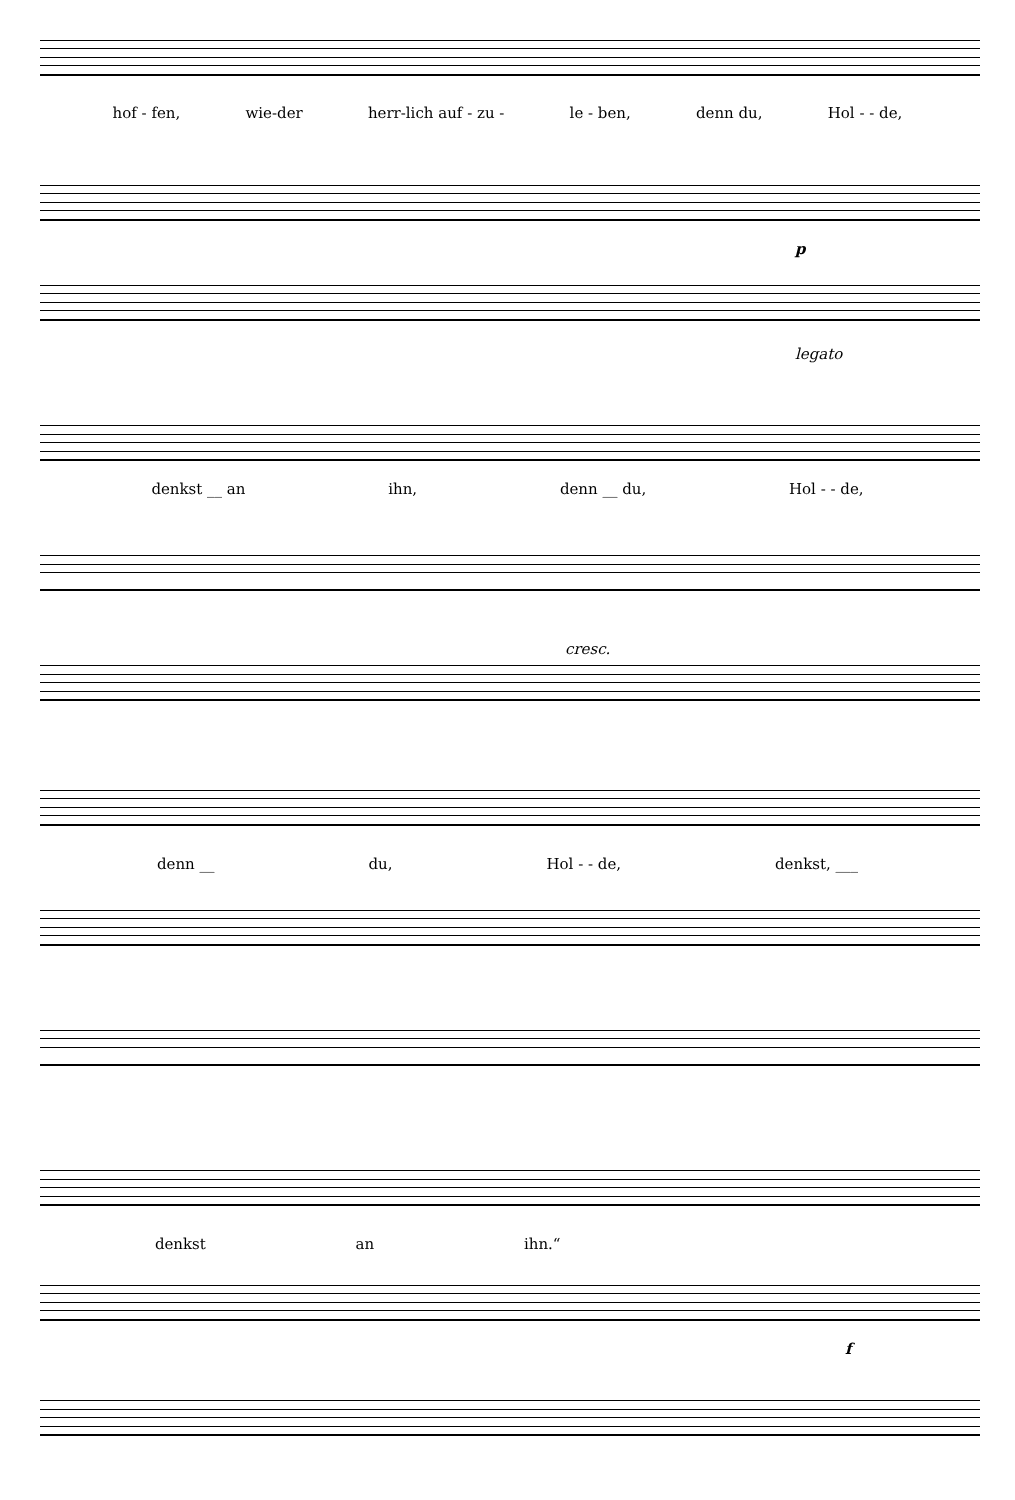hof - fen, wie-der herr-lich auf - zu - le - ben, denn du, Hol - - de,
p
legato
denkst __ an ihn, denn __ du, Hol - - de,
cresc.
denn __ du, Hol - - de, denkst, ___
denkst an ihn.“
f